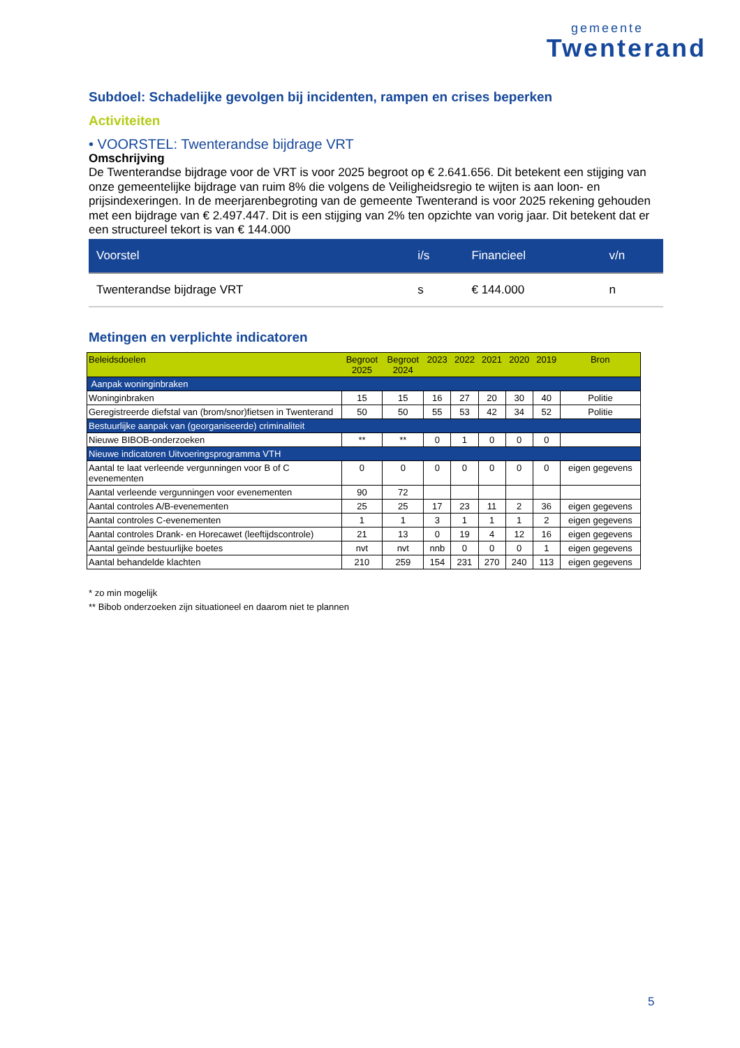gemeente
Twenterand
Subdoel: Schadelijke gevolgen bij incidenten, rampen en crises beperken
Activiteiten
• VOORSTEL: Twenterandse bijdrage VRT
Omschrijving
De Twenterandse bijdrage voor de VRT is voor 2025 begroot op € 2.641.656. Dit betekent een stijging van onze gemeentelijke bijdrage van ruim 8% die volgens de Veiligheidsregio te wijten is aan loon- en prijsindexeringen. In de meerjarenbegroting van de gemeente Twenterand is voor 2025 rekening gehouden met een bijdrage van € 2.497.447. Dit is een stijging van 2% ten opzichte van vorig jaar. Dit betekent dat er een structureel tekort is van € 144.000
| Voorstel | i/s | Financieel | v/n |
| --- | --- | --- | --- |
| Twenterandse bijdrage VRT | s | € 144.000 | n |
Metingen en verplichte indicatoren
| Beleidsdoelen | Begroot 2025 | Begroot 2024 | 2023 | 2022 | 2021 | 2020 | 2019 | Bron |
| --- | --- | --- | --- | --- | --- | --- | --- | --- |
| Aanpak woninginbraken | | | | | | | | |
| Woninginbraken | 15 | 15 | 16 | 27 | 20 | 30 | 40 | Politie |
| Geregistreerde diefstal van (brom/snor)fietsen in Twenterand | 50 | 50 | 55 | 53 | 42 | 34 | 52 | Politie |
| Bestuurlijke aanpak van (georganiseerde) criminaliteit | | | | | | | | |
| Nieuwe BIBOB-onderzoeken | ** | ** | 0 | 1 | 0 | 0 | 0 | |
| Nieuwe indicatoren Uitvoeringsprogramma VTH | | | | | | | | |
| Aantal te laat verleende vergunningen voor B of C evenementen | 0 | 0 | 0 | 0 | 0 | 0 | 0 | eigen gegevens |
| Aantal verleende vergunningen voor evenementen | 90 | 72 | | | | | | |
| Aantal controles A/B-evenementen | 25 | 25 | 17 | 23 | 11 | 2 | 36 | eigen gegevens |
| Aantal controles C-evenementen | 1 | 1 | 3 | 1 | 1 | 1 | 2 | eigen gegevens |
| Aantal controles Drank- en Horecawet (leeftijdscontrole) | 21 | 13 | 0 | 19 | 4 | 12 | 16 | eigen gegevens |
| Aantal geïnde bestuurlijke boetes | nvt | nvt | nnb | 0 | 0 | 0 | 1 | eigen gegevens |
| Aantal behandelde klachten | 210 | 259 | 154 | 231 | 270 | 240 | 113 | eigen gegevens |
* zo min mogelijk
** Bibob onderzoeken zijn situationeel en daarom niet te plannen
5